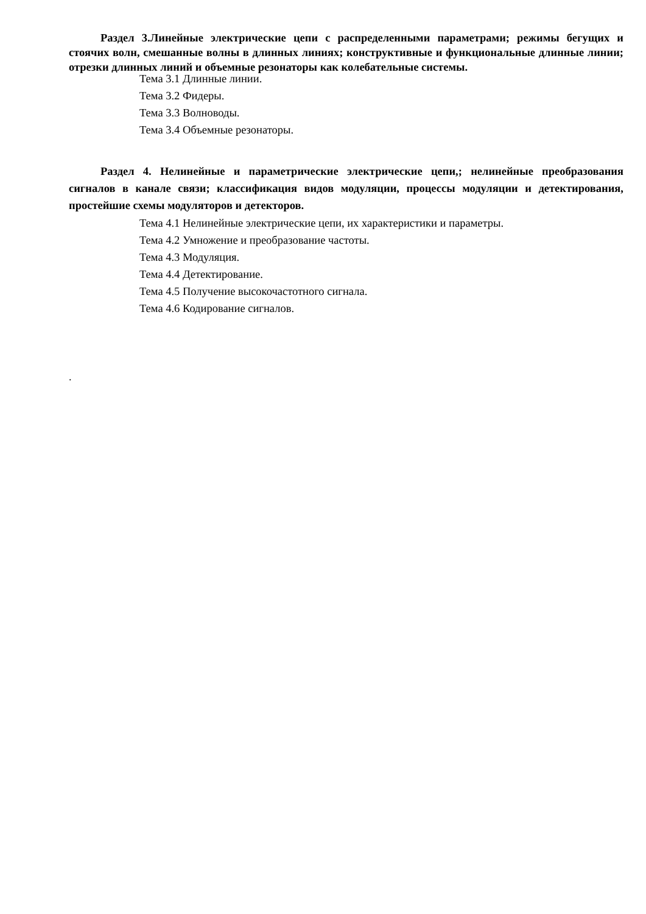Раздел 3.Линейные электрические цепи с распределенными параметрами; режимы бегущих и стоячих волн, смешанные волны в длинных линиях; конструктивные и функциональные длинные линии; отрезки длинных линий и объемные резонаторы как колебательные системы.
Тема 3.1 Длинные линии.
Тема 3.2 Фидеры.
Тема 3.3 Волноводы.
Тема 3.4 Объемные резонаторы.
Раздел 4. Нелинейные и параметрические электрические цепи,; нелинейные преобразования сигналов в канале связи; классификация видов модуляции, процессы модуляции и детектирования, простейшие схемы модуляторов и детекторов.
Тема 4.1 Нелинейные электрические цепи, их характеристики и параметры.
Тема 4.2 Умножение и преобразование частоты.
Тема 4.3 Модуляция.
Тема 4.4 Детектирование.
Тема 4.5 Получение высокочастотного сигнала.
Тема 4.6 Кодирование сигналов.
.